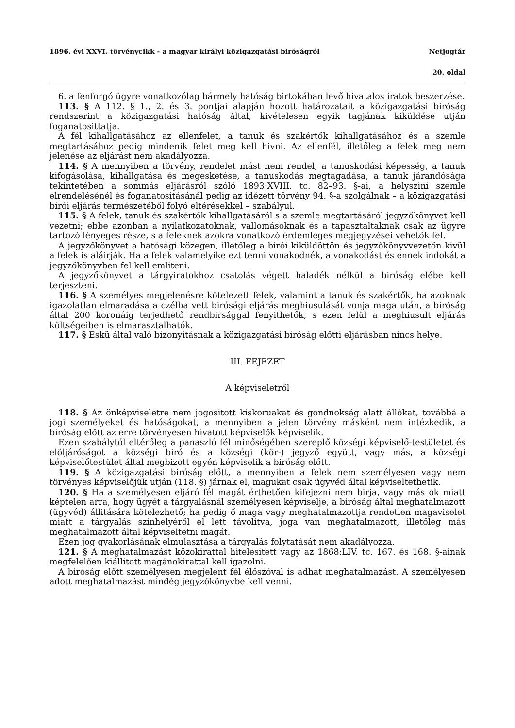1896. évi XXVI. törvénycikk - a magyar királyi közigazgatási biróságról Netjogtár
20. oldal
6. a fenforgó ügyre vonatkozólag bármely hatóság birtokában levő hivatalos iratok beszerzése.
113. § A 112. § 1., 2. és 3. pontjai alapján hozott határozatait a közigazgatási biróság rendszerint a közigazgatási hatóság által, kivételesen egyik tagjának kiküldése utján foganatosittatja.
A fél kihallgatásához az ellenfelet, a tanuk és szakértők kihallgatásához és a szemle megtartásához pedig mindenik felet meg kell hivni. Az ellenfél, illetőleg a felek meg nem jelenése az eljárást nem akadályozza.
114. § A mennyiben a törvény, rendelet mást nem rendel, a tanuskodási képesség, a tanuk kifogásolása, kihallgatása és megesketése, a tanuskodás megtagadása, a tanuk járandósága tekintetében a sommás eljárásról szóló 1893:XVIII. tc. 82–93. §-ai, a helyszini szemle elrendelésénél és foganatositásánál pedig az idézett törvény 94. §-a szolgálnak – a közigazgatási birói eljárás természetéből folyó eltérésekkel – szabályul.
115. § A felek, tanuk és szakértők kihallgatásáról s a szemle megtartásáról jegyzőkönyvet kell vezetni; ebbe azonban a nyilatkozatoknak, vallomásoknak és a tapasztaltaknak csak az ügyre tartozó lényeges része, s a feleknek azokra vonatkozó érdemleges megjegyzései vehetők fel.
A jegyzőkönyvet a hatósági közegen, illetőleg a birói kiküldöttön és jegyzőkönyvvezetőn kivül a felek is aláirják. Ha a felek valamelyike ezt tenni vonakodnék, a vonakodást és ennek indokát a jegyzőkönyvben fel kell emliteni.
A jegyzőkönyvet a tárgyiratokhoz csatolás végett haladék nélkül a biróság elébe kell terjeszteni.
116. § A személyes megjelenésre kötelezett felek, valamint a tanuk és szakértők, ha azoknak igazolatlan elmaradása a czélba vett birósági eljárás meghiusulását vonja maga után, a biróság által 200 koronáig terjedhető rendbirsággal fenyithetők, s ezen felül a meghiusult eljárás költségeiben is elmarasztalhatók.
117. § Eskü által való bizonyitásnak a közigazgatási biróság előtti eljárásban nincs helye.
III. FEJEZET
A képviseletről
118. § Az önképviseletre nem jogositott kiskoruakat és gondnokság alatt állókat, továbbá a jogi személyeket és hatóságokat, a mennyiben a jelen törvény másként nem intézkedik, a biróság előtt az erre törvényesen hivatott képviselők képviselik.
Ezen szabálytól eltérőleg a panaszló fél minőségében szereplő községi képviselő-testületet és elöljáróságot a községi biró és a községi (kör-) jegyző együtt, vagy más, a községi képviselőtestület által megbizott egyén képviselik a biróság előtt.
119. § A közigazgatási biróság előtt, a mennyiben a felek nem személyesen vagy nem törvényes képviselőjük utján (118. §) járnak el, magukat csak ügyvéd által képviseltethetik.
120. § Ha a személyesen eljáró fél magát érthetően kifejezni nem birja, vagy más ok miatt képtelen arra, hogy ügyét a tárgyalásnál személyesen képviselje, a biróság által meghatalmazott (ügyvéd) állitására kötelezhető; ha pedig ő maga vagy meghatalmazottja rendetlen magaviselet miatt a tárgyalás szinhelyéről el lett távolitva, joga van meghatalmazott, illetőleg más meghatalmazott által képviseltetni magát.
Ezen jog gyakorlásának elmulasztása a tárgyalás folytatását nem akadályozza.
121. § A meghatalmazást közokirattal hitelesitett vagy az 1868:LIV. tc. 167. és 168. §-ainak megfelelően kiállitott magánokirattal kell igazolni.
A biróság előtt személyesen megjelent fél élőszóval is adhat meghatalmazást. A személyesen adott meghatalmazást mindég jegyzőkönyvbe kell venni.